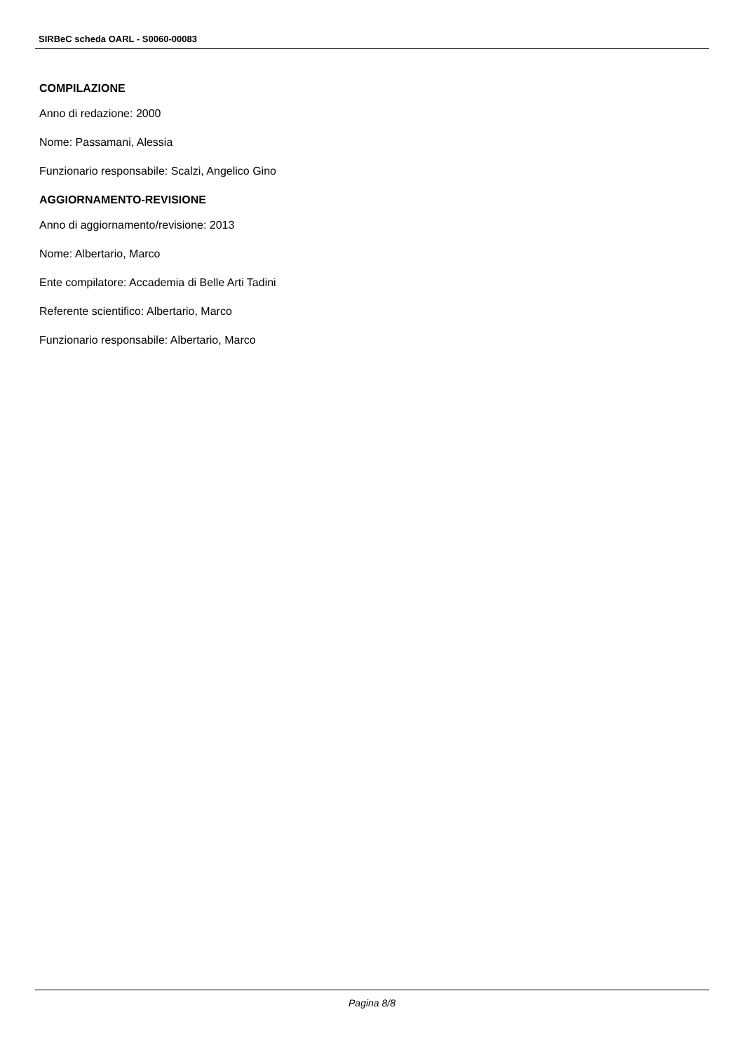SIRBeC scheda OARL - S0060-00083
COMPILAZIONE
Anno di redazione: 2000
Nome: Passamani, Alessia
Funzionario responsabile: Scalzi, Angelico Gino
AGGIORNAMENTO-REVISIONE
Anno di aggiornamento/revisione: 2013
Nome: Albertario, Marco
Ente compilatore: Accademia di Belle Arti Tadini
Referente scientifico: Albertario, Marco
Funzionario responsabile: Albertario, Marco
Pagina 8/8